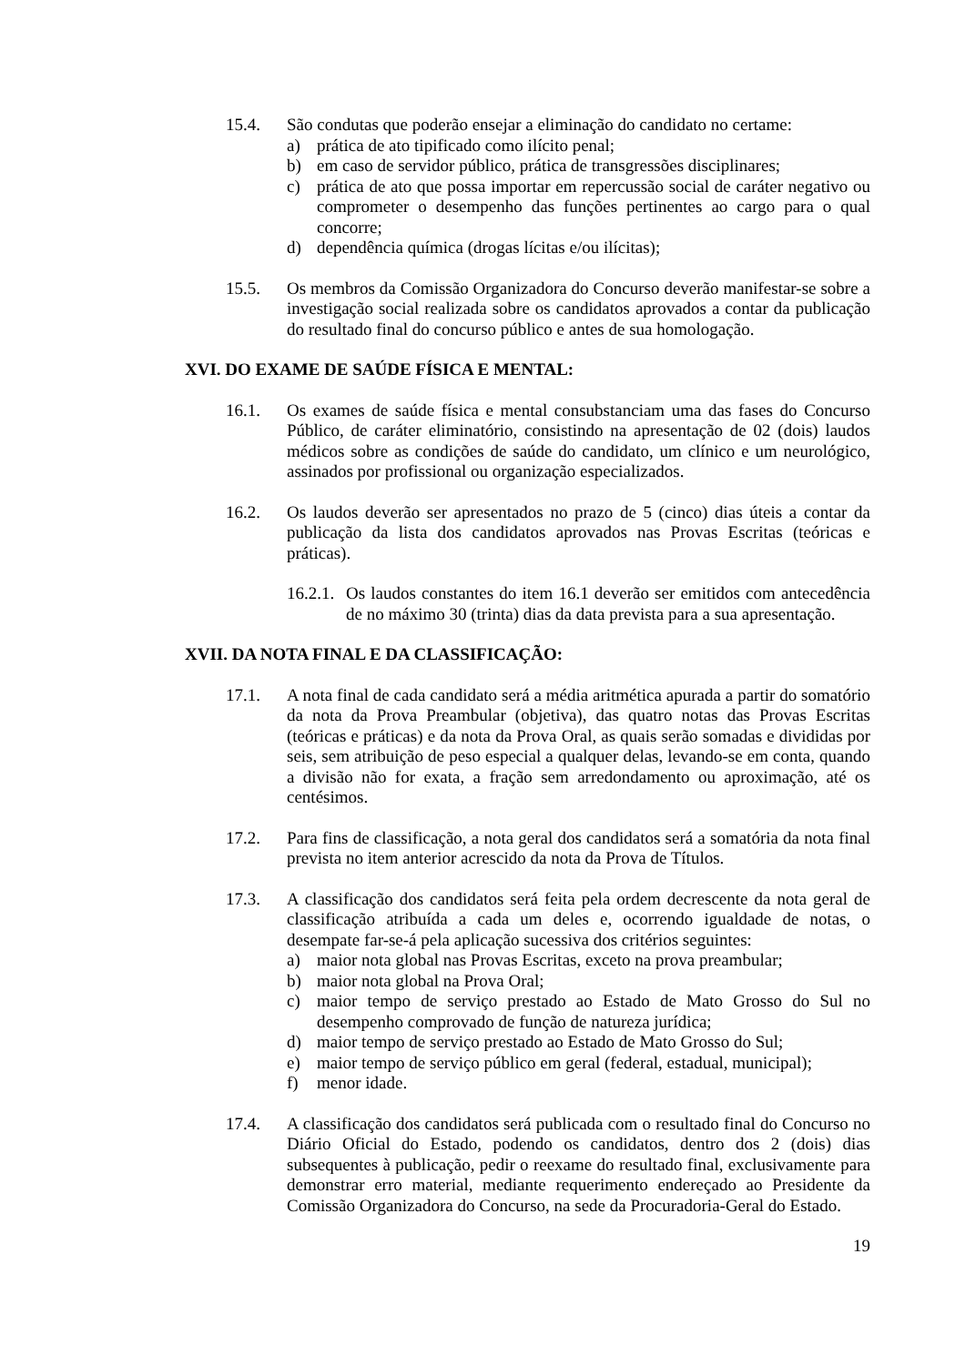15.4. São condutas que poderão ensejar a eliminação do candidato no certame:
a) prática de ato tipificado como ilícito penal;
b) em caso de servidor público, prática de transgressões disciplinares;
c) prática de ato que possa importar em repercussão social de caráter negativo ou comprometer o desempenho das funções pertinentes ao cargo para o qual concorre;
d) dependência química (drogas lícitas e/ou ilícitas);
15.5. Os membros da Comissão Organizadora do Concurso deverão manifestar-se sobre a investigação social realizada sobre os candidatos aprovados a contar da publicação do resultado final do concurso público e antes de sua homologação.
XVI. DO EXAME DE SAÚDE FÍSICA E MENTAL:
16.1. Os exames de saúde física e mental consubstanciam uma das fases do Concurso Público, de caráter eliminatório, consistindo na apresentação de 02 (dois) laudos médicos sobre as condições de saúde do candidato, um clínico e um neurológico, assinados por profissional ou organização especializados.
16.2. Os laudos deverão ser apresentados no prazo de 5 (cinco) dias úteis a contar da publicação da lista dos candidatos aprovados nas Provas Escritas (teóricas e práticas).
16.2.1.
Os laudos constantes do item 16.1 deverão ser emitidos com antecedência de no máximo 30 (trinta) dias da data prevista para a sua apresentação.
XVII. DA NOTA FINAL E DA CLASSIFICAÇÃO:
17.1. A nota final de cada candidato será a média aritmética apurada a partir do somatório da nota da Prova Preambular (objetiva), das quatro notas das Provas Escritas (teóricas e práticas) e da nota da Prova Oral, as quais serão somadas e divididas por seis, sem atribuição de peso especial a qualquer delas, levando-se em conta, quando a divisão não for exata, a fração sem arredondamento ou aproximação, até os centésimos.
17.2. Para fins de classificação, a nota geral dos candidatos será a somatória da nota final prevista no item anterior acrescido da nota da Prova de Títulos.
17.3. A classificação dos candidatos será feita pela ordem decrescente da nota geral de classificação atribuída a cada um deles e, ocorrendo igualdade de notas, o desempate far-se-á pela aplicação sucessiva dos critérios seguintes:
a) maior nota global nas Provas Escritas, exceto na prova preambular;
b) maior nota global na Prova Oral;
c) maior tempo de serviço prestado ao Estado de Mato Grosso do Sul no desempenho comprovado de função de natureza jurídica;
d) maior tempo de serviço prestado ao Estado de Mato Grosso do Sul;
e) maior tempo de serviço público em geral (federal, estadual, municipal);
f) menor idade.
17.4. A classificação dos candidatos será publicada com o resultado final do Concurso no Diário Oficial do Estado, podendo os candidatos, dentro dos 2 (dois) dias subsequentes à publicação, pedir o reexame do resultado final, exclusivamente para demonstrar erro material, mediante requerimento endereçado ao Presidente da Comissão Organizadora do Concurso, na sede da Procuradoria-Geral do Estado.
19